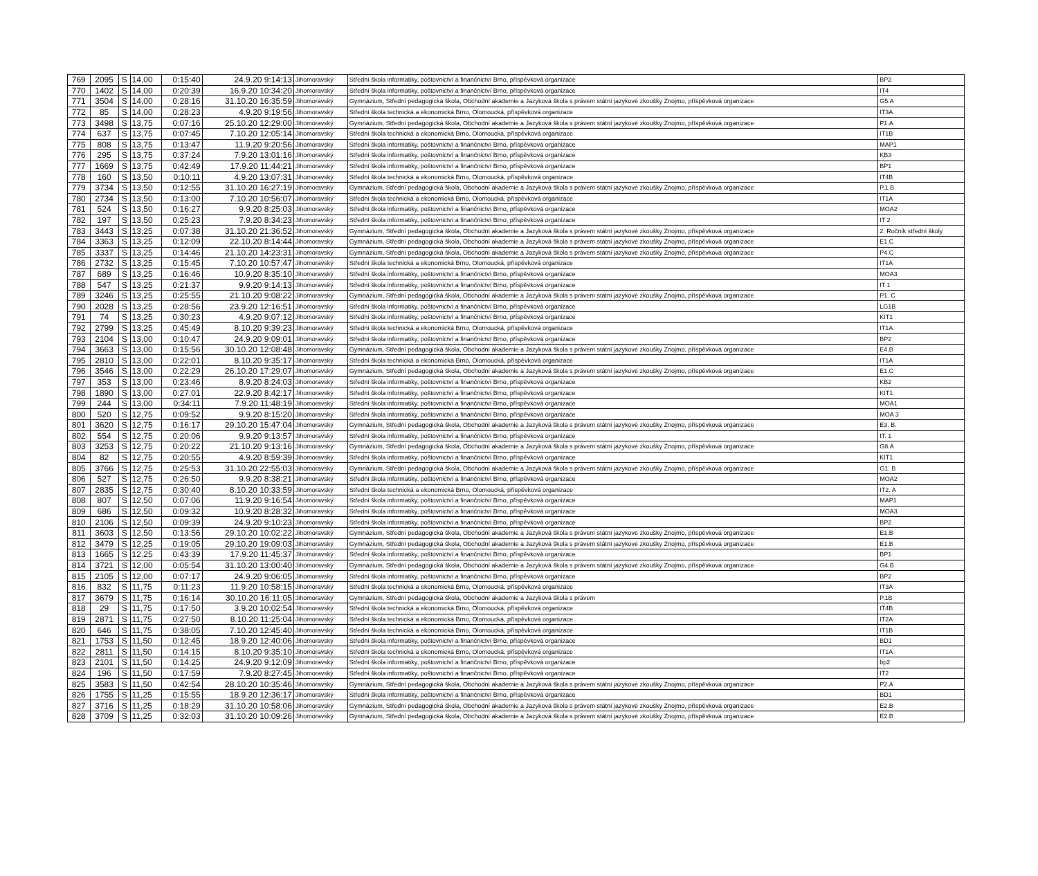| 769 | 2095 | S | 14,00 | 0:15:40 | 24.9.20 9:14:13 | Jihomoravský | Střední škola informatiky, poštovnictví a finančnictví Brno, příspěvková organizace | BP2 |
| 770 | 1402 | S | 14,00 | 0:20:39 | 16.9.20 10:34:20 | Jihomoravský | Střední škola informatiky, poštovnictví a finančnictví Brno, příspěvková organizace | IT4 |
| 771 | 3504 | S | 14,00 | 0:28:16 | 31.10.20 16:35:59 | Jihomoravský | Gymnázium, Střední pedagogická škola, Obchodní akademie a Jazyková škola s právem státní jazykové zkoušky Znojmo, příspěvková organizace | G5.A |
| 772 | 85 | S | 14,00 | 0:28:23 | 4.9.20 9:19:56 | Jihomoravský | Střední škola technická a ekonomická Brno, Olomoucká, příspěvková organizace | IT3A |
| 773 | 3498 | S | 13,75 | 0:07:16 | 25.10.20 12:29:00 | Jihomoravský | Gymnázium, Střední pedagogická škola, Obchodní akademie a Jazyková škola s právem státní jazykové zkoušky Znojmo, příspěvková organizace | P1.A |
| 774 | 637 | S | 13,75 | 0:07:45 | 7.10.20 12:05:14 | Jihomoravský | Střední škola technická a ekonomická Brno, Olomoucká, příspěvková organizace | IT1B |
| 775 | 808 | S | 13,75 | 0:13:47 | 11.9.20 9:20:56 | Jihomoravský | Střední škola informatiky, poštovnictví a finančnictví Brno, příspěvková organizace | MAP1 |
| 776 | 295 | S | 13,75 | 0:37:24 | 7.9.20 13:01:16 | Jihomoravský | Střední škola informatiky, poštovnictví a finančnictví Brno, příspěvková organizace | KB3 |
| 777 | 1669 | S | 13,75 | 0:42:49 | 17.9.20 11:44:21 | Jihomoravský | Střední škola informatiky, poštovnictví a finančnictví Brno, příspěvková organizace | BP1 |
| 778 | 160 | S | 13,50 | 0:10:11 | 4.9.20 13:07:31 | Jihomoravský | Střední škola technická a ekonomická Brno, Olomoucká, příspěvková organizace | IT4B |
| 779 | 3734 | S | 13,50 | 0:12:55 | 31.10.20 16:27:19 | Jihomoravský | Gymnázium, Střední pedagogická škola, Obchodní akademie a Jazyková škola s právem státní jazykové zkoušky Znojmo, příspěvková organizace | P.1.B |
| 780 | 2734 | S | 13,50 | 0:13:00 | 7.10.20 10:56:07 | Jihomoravský | Střední škola technická a ekonomická Brno, Olomoucká, příspěvková organizace | IT1A |
| 781 | 524 | S | 13,50 | 0:16:27 | 9.9.20 8:25:03 | Jihomoravský | Střední škola informatiky, poštovnictví a finančnictví Brno, příspěvková organizace | MOA2 |
| 782 | 197 | S | 13,50 | 0:25:23 | 7.9.20 8:34:23 | Jihomoravský | Střední škola informatiky, poštovnictví a finančnictví Brno, příspěvková organizace | IT 2 |
| 783 | 3443 | S | 13,25 | 0:07:38 | 31.10.20 21:36:52 | Jihomoravský | Gymnázium, Střední pedagogická škola, Obchodní akademie a Jazyková škola s právem státní jazykové zkoušky Znojmo, příspěvková organizace | 2. Ročník střední školy |
| 784 | 3363 | S | 13,25 | 0:12:09 | 22.10.20 8:14:44 | Jihomoravský | Gymnázium, Střední pedagogická škola, Obchodní akademie a Jazyková škola s právem státní jazykové zkoušky Znojmo, příspěvková organizace | E1.C |
| 785 | 3337 | S | 13,25 | 0:14:46 | 21.10.20 14:23:31 | Jihomoravský | Gymnázium, Střední pedagogická škola, Obchodní akademie a Jazyková škola s právem státní jazykové zkoušky Znojmo, příspěvková organizace | P4.C |
| 786 | 2732 | S | 13,25 | 0:15:45 | 7.10.20 10:57:47 | Jihomoravský | Střední škola technická a ekonomická Brno, Olomoucká, příspěvková organizace | IT1A |
| 787 | 689 | S | 13,25 | 0:16:46 | 10.9.20 8:35:10 | Jihomoravský | Střední škola informatiky, poštovnictví a finančnictví Brno, příspěvková organizace | MOA3 |
| 788 | 547 | S | 13,25 | 0:21:37 | 9.9.20 9:14:13 | Jihomoravský | Střední škola informatiky, poštovnictví a finančnictví Brno, příspěvková organizace | IT 1 |
| 789 | 3246 | S | 13,25 | 0:25:55 | 21.10.20 9:08:22 | Jihomoravský | Gymnázium, Střední pedagogická škola, Obchodní akademie a Jazyková škola s právem státní jazykové zkoušky Znojmo, příspěvková organizace | P1. C |
| 790 | 2028 | S | 13,25 | 0:28:56 | 23.9.20 12:16:51 | Jihomoravský | Střední škola informatiky, poštovnictví a finančnictví Brno, příspěvková organizace | LG1B |
| 791 | 74 | S | 13,25 | 0:30:23 | 4.9.20 9:07:12 | Jihomoravský | Střední škola informatiky, poštovnictví a finančnictví Brno, příspěvková organizace | KIT1 |
| 792 | 2799 | S | 13,25 | 0:45:49 | 8.10.20 9:39:23 | Jihomoravský | Střední škola technická a ekonomická Brno, Olomoucká, příspěvková organizace | IT1A |
| 793 | 2104 | S | 13,00 | 0:10:47 | 24.9.20 9:09:01 | Jihomoravský | Střední škola informatiky, poštovnictví a finančnictví Brno, příspěvková organizace | BP2 |
| 794 | 3663 | S | 13,00 | 0:15:56 | 30.10.20 12:08:48 | Jihomoravský | Gymnázium, Střední pedagogická škola, Obchodní akademie a Jazyková škola s právem státní jazykové zkoušky Znojmo, příspěvková organizace | E4.B |
| 795 | 2810 | S | 13,00 | 0:22:01 | 8.10.20 9:35:17 | Jihomoravský | Střední škola technická a ekonomická Brno, Olomoucká, příspěvková organizace | IT1A |
| 796 | 3546 | S | 13,00 | 0:22:29 | 26.10.20 17:29:07 | Jihomoravský | Gymnázium, Střední pedagogická škola, Obchodní akademie a Jazyková škola s právem státní jazykové zkoušky Znojmo, příspěvková organizace | E1.C |
| 797 | 353 | S | 13,00 | 0:23:46 | 8.9.20 8:24:03 | Jihomoravský | Střední škola informatiky, poštovnictví a finančnictví Brno, příspěvková organizace | KB2 |
| 798 | 1890 | S | 13,00 | 0:27:01 | 22.9.20 8:42:17 | Jihomoravský | Střední škola informatiky, poštovnictví a finančnictví Brno, příspěvková organizace | KIT1 |
| 799 | 244 | S | 13,00 | 0:34:11 | 7.9.20 11:48:19 | Jihomoravský | Střední škola informatiky, poštovnictví a finančnictví Brno, příspěvková organizace | MOA1 |
| 800 | 520 | S | 12,75 | 0:09:52 | 9.9.20 8:15:20 | Jihomoravský | Střední škola informatiky, poštovnictví a finančnictví Brno, příspěvková organizace | MOA 3 |
| 801 | 3620 | S | 12,75 | 0:16:17 | 29.10.20 15:47:04 | Jihomoravský | Gymnázium, Střední pedagogická škola, Obchodní akademie a Jazyková škola s právem státní jazykové zkoušky Znojmo, příspěvková organizace | E3. B. |
| 802 | 554 | S | 12,75 | 0:20:06 | 9.9.20 9:13:57 | Jihomoravský | Střední škola informatiky, poštovnictví a finančnictví Brno, příspěvková organizace | IT. 1 |
| 803 | 3253 | S | 12,75 | 0:20:22 | 21.10.20 9:13:16 | Jihomoravský | Gymnázium, Střední pedagogická škola, Obchodní akademie a Jazyková škola s právem státní jazykové zkoušky Znojmo, příspěvková organizace | G8.A |
| 804 | 82 | S | 12,75 | 0:20:55 | 4.9.20 8:59:39 | Jihomoravský | Střední škola informatiky, poštovnictví a finančnictví Brno, příspěvková organizace | KIT1 |
| 805 | 3766 | S | 12,75 | 0:25:53 | 31.10.20 22:55:03 | Jihomoravský | Gymnázium, Střední pedagogická škola, Obchodní akademie a Jazyková škola s právem státní jazykové zkoušky Znojmo, příspěvková organizace | G1. B |
| 806 | 527 | S | 12,75 | 0:26:50 | 9.9.20 8:38:21 | Jihomoravský | Střední škola informatiky, poštovnictví a finančnictví Brno, příspěvková organizace | MOA2 |
| 807 | 2835 | S | 12,75 | 0:30:40 | 8.10.20 10:33:59 | Jihomoravský | Střední škola technická a ekonomická Brno, Olomoucká, příspěvková organizace | IT2. A |
| 808 | 807 | S | 12,50 | 0:07:06 | 11.9.20 9:16:54 | Jihomoravský | Střední škola informatiky, poštovnictví a finančnictví Brno, příspěvková organizace | MAP1 |
| 809 | 686 | S | 12,50 | 0:09:32 | 10.9.20 8:28:32 | Jihomoravský | Střední škola informatiky, poštovnictví a finančnictví Brno, příspěvková organizace | MOA3 |
| 810 | 2106 | S | 12,50 | 0:09:39 | 24.9.20 9:10:23 | Jihomoravský | Střední škola informatiky, poštovnictví a finančnictví Brno, příspěvková organizace | BP2 |
| 811 | 3603 | S | 12,50 | 0:13:56 | 29.10.20 10:02:22 | Jihomoravský | Gymnázium, Střední pedagogická škola, Obchodní akademie a Jazyková škola s právem státní jazykové zkoušky Znojmo, příspěvková organizace | E1.B |
| 812 | 3479 | S | 12,25 | 0:19:05 | 29.10.20 19:09:03 | Jihomoravský | Gymnázium, Střední pedagogická škola, Obchodní akademie a Jazyková škola s právem státní jazykové zkoušky Znojmo, příspěvková organizace | E1.B |
| 813 | 1665 | S | 12,25 | 0:43:39 | 17.9.20 11:45:37 | Jihomoravský | Střední škola informatiky, poštovnictví a finančnictví Brno, příspěvková organizace | BP1 |
| 814 | 3721 | S | 12,00 | 0:05:54 | 31.10.20 13:00:40 | Jihomoravský | Gymnázium, Střední pedagogická škola, Obchodní akademie a Jazyková škola s právem státní jazykové zkoušky Znojmo, příspěvková organizace | G4.B |
| 815 | 2105 | S | 12,00 | 0:07:17 | 24.9.20 9:06:05 | Jihomoravský | Střední škola informatiky, poštovnictví a finančnictví Brno, příspěvková organizace | BP2 |
| 816 | 832 | S | 11,75 | 0:11:23 | 11.9.20 10:58:15 | Jihomoravský | Střední škola technická a ekonomická Brno, Olomoucká, příspěvková organizace | IT3A |
| 817 | 3679 | S | 11,75 | 0:16:14 | 30.10.20 16:11:05 | Jihomoravský | Gymnázium, Střední pedagogická škola, Obchodní akademie a Jazyková škola s právem | P.1B |
| 818 | 29 | S | 11,75 | 0:17:50 | 3.9.20 10:02:54 | Jihomoravský | Střední škola technická a ekonomická Brno, Olomoucká, příspěvková organizace | IT4B |
| 819 | 2871 | S | 11,75 | 0:27:50 | 8.10.20 11:25:04 | Jihomoravský | Střední škola technická a ekonomická Brno, Olomoucká, příspěvková organizace | IT2A |
| 820 | 646 | S | 11,75 | 0:38:05 | 7.10.20 12:45:40 | Jihomoravský | Střední škola technická a ekonomická Brno, Olomoucká, příspěvková organizace | IT1B |
| 821 | 1753 | S | 11,50 | 0:12:45 | 18.9.20 12:40:06 | Jihomoravský | Střední škola informatiky, poštovnictví a finančnictví Brno, příspěvková organizace | BD1 |
| 822 | 2811 | S | 11,50 | 0:14:15 | 8.10.20 9:35:10 | Jihomoravský | Střední škola technická a ekonomická Brno, Olomoucká, příspěvková organizace | IT1A |
| 823 | 2101 | S | 11,50 | 0:14:25 | 24.9.20 9:12:09 | Jihomoravský | Střední škola informatiky, poštovnictví a finančnictví Brno, příspěvková organizace | bp2 |
| 824 | 196 | S | 11,50 | 0:17:59 | 7.9.20 8:27:45 | Jihomoravský | Střední škola informatiky, poštovnictví a finančnictví Brno, příspěvková organizace | IT2 |
| 825 | 3583 | S | 11,50 | 0:42:54 | 28.10.20 10:35:46 | Jihomoravský | Gymnázium, Střední pedagogická škola, Obchodní akademie a Jazyková škola s právem státní jazykové zkoušky Znojmo, příspěvková organizace | P2.A |
| 826 | 1755 | S | 11,25 | 0:15:55 | 18.9.20 12:36:17 | Jihomoravský | Střední škola informatiky, poštovnictví a finančnictví Brno, příspěvková organizace | BD1 |
| 827 | 3716 | S | 11,25 | 0:18:29 | 31.10.20 10:58:06 | Jihomoravský | Gymnázium, Střední pedagogická škola, Obchodní akademie a Jazyková škola s právem státní jazykové zkoušky Znojmo, příspěvková organizace | E2.B |
| 828 | 3709 | S | 11,25 | 0:32:03 | 31.10.20 10:09:26 | Jihomoravský | Gymnázium, Střední pedagogická škola, Obchodní akademie a Jazyková škola s právem státní jazykové zkoušky Znojmo, příspěvková organizace | E2.B |